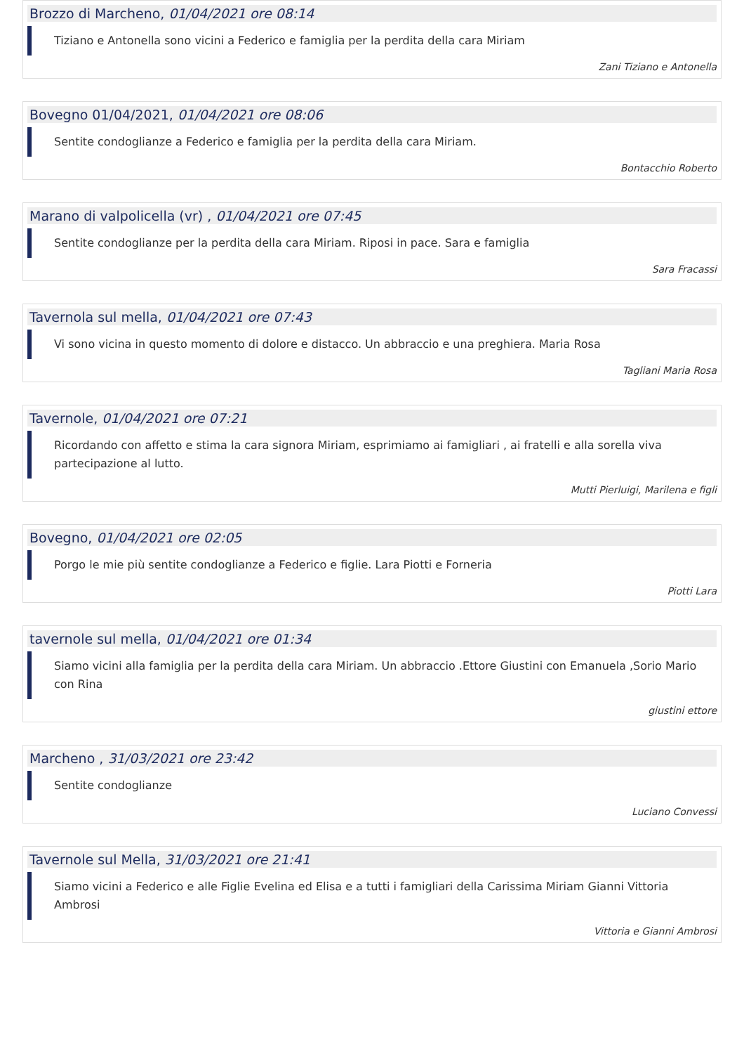Brozzo di Marcheno, 01/04/2021 ore 08:14
Tiziano e Antonella sono vicini a Federico e famiglia per la perdita della cara Miriam
Zani Tiziano e Antonella
Bovegno 01/04/2021, 01/04/2021 ore 08:06
Sentite condoglianze a Federico e famiglia per la perdita della cara Miriam.
Bontacchio Roberto
Marano di valpolicella (vr) , 01/04/2021 ore 07:45
Sentite condoglianze per la perdita della cara Miriam. Riposi in pace. Sara e famiglia
Sara Fracassi
Tavernola sul mella, 01/04/2021 ore 07:43
Vi sono vicina in questo momento di dolore e distacco. Un abbraccio e una preghiera. Maria Rosa
Tagliani Maria Rosa
Tavernole, 01/04/2021 ore 07:21
Ricordando con affetto e stima la cara signora Miriam, esprimiamo ai famigliari , ai fratelli e alla sorella viva partecipazione al lutto.
Mutti Pierluigi, Marilena e figli
Bovegno, 01/04/2021 ore 02:05
Porgo le mie più sentite condoglianze a Federico e figlie. Lara Piotti e Forneria
Piotti Lara
tavernole sul mella, 01/04/2021 ore 01:34
Siamo vicini alla famiglia per la perdita della cara Miriam. Un abbraccio .Ettore Giustini con Emanuela ,Sorio Mario con Rina
giustini ettore
Marcheno , 31/03/2021 ore 23:42
Sentite condoglianze
Luciano Convessi
Tavernole sul Mella, 31/03/2021 ore 21:41
Siamo vicini a Federico e alle Figlie Evelina ed Elisa e a tutti i famigliari della Carissima Miriam Gianni Vittoria Ambrosi
Vittoria e Gianni Ambrosi